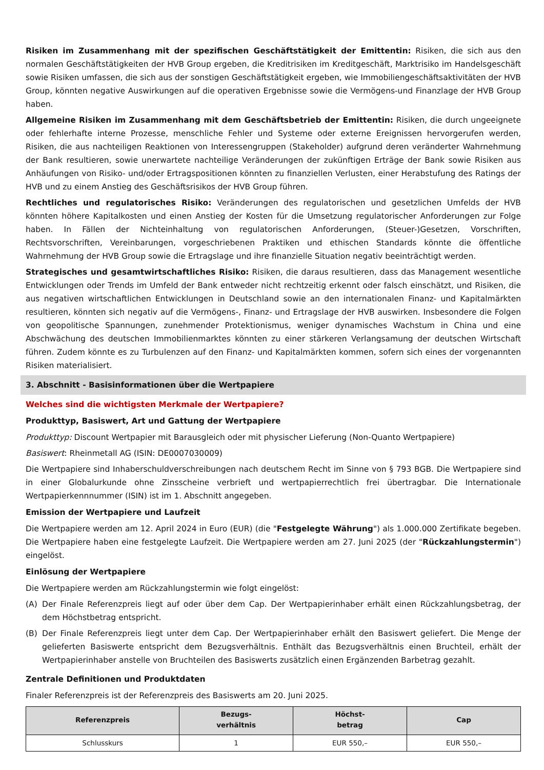Risiken im Zusammenhang mit der spezifischen Geschäftstätigkeit der Emittentin: Risiken, die sich aus den normalen Geschäftstätigkeiten der HVB Group ergeben, die Kreditrisiken im Kreditgeschäft, Marktrisiko im Handelsgeschäft sowie Risiken umfassen, die sich aus der sonstigen Geschäftstätigkeit ergeben, wie Immobiliengeschäftsaktivitäten der HVB Group, könnten negative Auswirkungen auf die operativen Ergebnisse sowie die Vermögens-und Finanzlage der HVB Group haben.
Allgemeine Risiken im Zusammenhang mit dem Geschäftsbetrieb der Emittentin: Risiken, die durch ungeeignete oder fehlerhafte interne Prozesse, menschliche Fehler und Systeme oder externe Ereignissen hervorgerufen werden, Risiken, die aus nachteiligen Reaktionen von Interessengruppen (Stakeholder) aufgrund deren veränderter Wahrnehmung der Bank resultieren, sowie unerwartete nachteilige Veränderungen der zukünftigen Erträge der Bank sowie Risiken aus Anhäufungen von Risiko- und/oder Ertragspositionen könnten zu finanziellen Verlusten, einer Herabstufung des Ratings der HVB und zu einem Anstieg des Geschäftsrisikos der HVB Group führen.
Rechtliches und regulatorisches Risiko: Veränderungen des regulatorischen und gesetzlichen Umfelds der HVB könnten höhere Kapitalkosten und einen Anstieg der Kosten für die Umsetzung regulatorischer Anforderungen zur Folge haben. In Fällen der Nichteinhaltung von regulatorischen Anforderungen, (Steuer-)Gesetzen, Vorschriften, Rechtsvorschriften, Vereinbarungen, vorgeschriebenen Praktiken und ethischen Standards könnte die öffentliche Wahrnehmung der HVB Group sowie die Ertragslage und ihre finanzielle Situation negativ beeinträchtigt werden.
Strategisches und gesamtwirtschaftliches Risiko: Risiken, die daraus resultieren, dass das Management wesentliche Entwicklungen oder Trends im Umfeld der Bank entweder nicht rechtzeitig erkennt oder falsch einschätzt, und Risiken, die aus negativen wirtschaftlichen Entwicklungen in Deutschland sowie an den internationalen Finanz- und Kapitalmärkten resultieren, könnten sich negativ auf die Vermögens-, Finanz- und Ertragslage der HVB auswirken. Insbesondere die Folgen von geopolitische Spannungen, zunehmender Protektionismus, weniger dynamisches Wachstum in China und eine Abschwächung des deutschen Immobilienmarktes könnten zu einer stärkeren Verlangsamung der deutschen Wirtschaft führen. Zudem könnte es zu Turbulenzen auf den Finanz- und Kapitalmärkten kommen, sofern sich eines der vorgenannten Risiken materialisiert.
3. Abschnitt - Basisinformationen über die Wertpapiere
Welches sind die wichtigsten Merkmale der Wertpapiere?
Produkttyp, Basiswert, Art und Gattung der Wertpapiere
Produkttyp: Discount Wertpapier mit Barausgleich oder mit physischer Lieferung (Non-Quanto Wertpapiere)
Basiswert: Rheinmetall AG (ISIN: DE0007030009)
Die Wertpapiere sind Inhaberschuldverschreibungen nach deutschem Recht im Sinne von § 793 BGB. Die Wertpapiere sind in einer Globalurkunde ohne Zinsscheine verbrieft und wertpapierrechtlich frei übertragbar. Die Internationale Wertpapierkennnummer (ISIN) ist im 1. Abschnitt angegeben.
Emission der Wertpapiere und Laufzeit
Die Wertpapiere werden am 12. April 2024 in Euro (EUR) (die "Festgelegte Währung") als 1.000.000 Zertifikate begeben. Die Wertpapiere haben eine festgelegte Laufzeit. Die Wertpapiere werden am 27. Juni 2025 (der "Rückzahlungstermin") eingelöst.
Einlösung der Wertpapiere
Die Wertpapiere werden am Rückzahlungstermin wie folgt eingelöst:
(A) Der Finale Referenzpreis liegt auf oder über dem Cap. Der Wertpapierinhaber erhält einen Rückzahlungsbetrag, der dem Höchstbetrag entspricht.
(B) Der Finale Referenzpreis liegt unter dem Cap. Der Wertpapierinhaber erhält den Basiswert geliefert. Die Menge der gelieferten Basiswerte entspricht dem Bezugsverhältnis. Enthält das Bezugsverhältnis einen Bruchteil, erhält der Wertpapierinhaber anstelle von Bruchteilen des Basiswerts zusätzlich einen Ergänzenden Barbetrag gezahlt.
Zentrale Definitionen und Produktdaten
Finaler Referenzpreis ist der Referenzpreis des Basiswerts am 20. Juni 2025.
| Referenzpreis | Bezugs- verhältnis | Höchst- betrag | Cap |
| --- | --- | --- | --- |
| Schlusskurs | 1 | EUR 550,– | EUR 550,– |